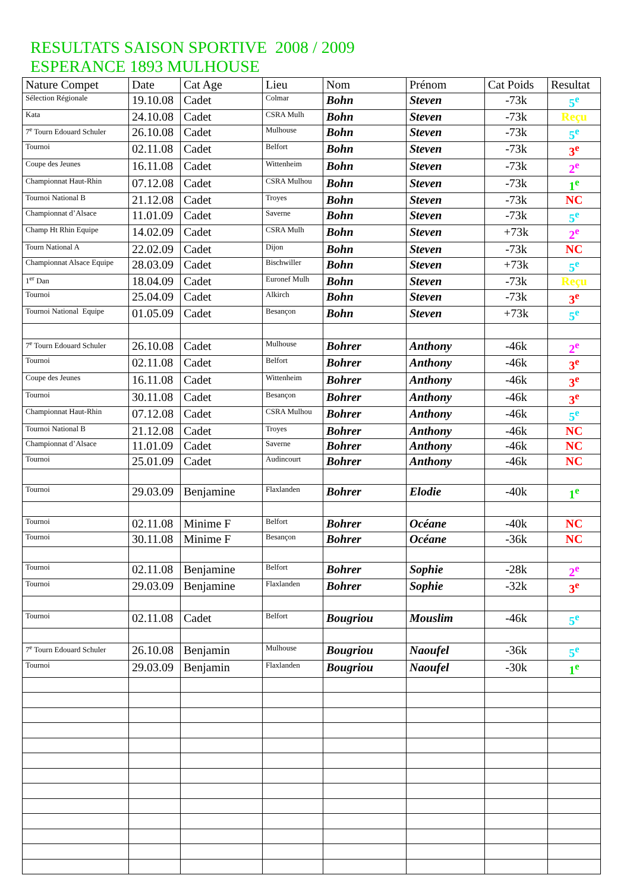RESULTATS SAISON SPORTIVE 2008 / 2009
ESPERANCE 1893 MULHOUSE
| Nature Compet | Date | Cat Age | Lieu | Nom | Prénom | Cat Poids | Resultat |
| --- | --- | --- | --- | --- | --- | --- | --- |
| Sélection Régionale | 19.10.08 | Cadet | Colmar | Bohn | Steven | -73k | 5<sup>e</sup> |
| Kata | 24.10.08 | Cadet | CSRA Mulh | Bohn | Steven | -73k | Reçu |
| 7<sup>e</sup> Tourn Edouard Schuler | 26.10.08 | Cadet | Mulhouse | Bohn | Steven | -73k | 5<sup>e</sup> |
| Tournoi | 02.11.08 | Cadet | Belfort | Bohn | Steven | -73k | 3<sup>e</sup> |
| Coupe des Jeunes | 16.11.08 | Cadet | Wittenheim | Bohn | Steven | -73k | 2<sup>e</sup> |
| Championnat Haut-Rhin | 07.12.08 | Cadet | CSRA Mulhou | Bohn | Steven | -73k | 1<sup>e</sup> |
| Tournoi National B | 21.12.08 | Cadet | Troyes | Bohn | Steven | -73k | NC |
| Championnat d’Alsace | 11.01.09 | Cadet | Saverne | Bohn | Steven | -73k | 5<sup>e</sup> |
| Champ Ht Rhin Equipe | 14.02.09 | Cadet | CSRA Mulh | Bohn | Steven | +73k | 2<sup>e</sup> |
| Tourn National A | 22.02.09 | Cadet | Dijon | Bohn | Steven | -73k | NC |
| Championnat Alsace Equipe | 28.03.09 | Cadet | Bischwiller | Bohn | Steven | +73k | 5<sup>e</sup> |
| 1<sup>er</sup> Dan | 18.04.09 | Cadet | Euronef Mulh | Bohn | Steven | -73k | Reçu |
| Tournoi | 25.04.09 | Cadet | Alkirch | Bohn | Steven | -73k | 3<sup>e</sup> |
| Tournoi National Equipe | 01.05.09 | Cadet | Besançon | Bohn | Steven | +73k | 5<sup>e</sup> |
| 7<sup>e</sup> Tourn Edouard Schuler | 26.10.08 | Cadet | Mulhouse | Bohrer | Anthony | -46k | 2<sup>e</sup> |
| Tournoi | 02.11.08 | Cadet | Belfort | Bohrer | Anthony | -46k | 3<sup>e</sup> |
| Coupe des Jeunes | 16.11.08 | Cadet | Wittenheim | Bohrer | Anthony | -46k | 3<sup>e</sup> |
| Tournoi | 30.11.08 | Cadet | Besançon | Bohrer | Anthony | -46k | 3<sup>e</sup> |
| Championnat Haut-Rhin | 07.12.08 | Cadet | CSRA Mulhou | Bohrer | Anthony | -46k | 5<sup>e</sup> |
| Tournoi National B | 21.12.08 | Cadet | Troyes | Bohrer | Anthony | -46k | NC |
| Championnat d’Alsace | 11.01.09 | Cadet | Saverne | Bohrer | Anthony | -46k | NC |
| Tournoi | 25.01.09 | Cadet | Audincourt | Bohrer | Anthony | -46k | NC |
| Tournoi | 29.03.09 | Benjamine | Flaxlanden | Bohrer | Elodie | -40k | 1<sup>e</sup> |
| Tournoi | 02.11.08 | Minime F | Belfort | Bohrer | Océane | -40k | NC |
| Tournoi | 30.11.08 | Minime F | Besançon | Bohrer | Océane | -36k | NC |
| Tournoi | 02.11.08 | Benjamine | Belfort | Bohrer | Sophie | -28k | 2<sup>e</sup> |
| Tournoi | 29.03.09 | Benjamine | Flaxlanden | Bohrer | Sophie | -32k | 3<sup>e</sup> |
| Tournoi | 02.11.08 | Cadet | Belfort | Bougriou | Mouslim | -46k | 5<sup>e</sup> |
| 7<sup>e</sup> Tourn Edouard Schuler | 26.10.08 | Benjamin | Mulhouse | Bougriou | Naoufel | -36k | 5<sup>e</sup> |
| Tournoi | 29.03.09 | Benjamin | Flaxlanden | Bougriou | Naoufel | -30k | 1<sup>e</sup> |